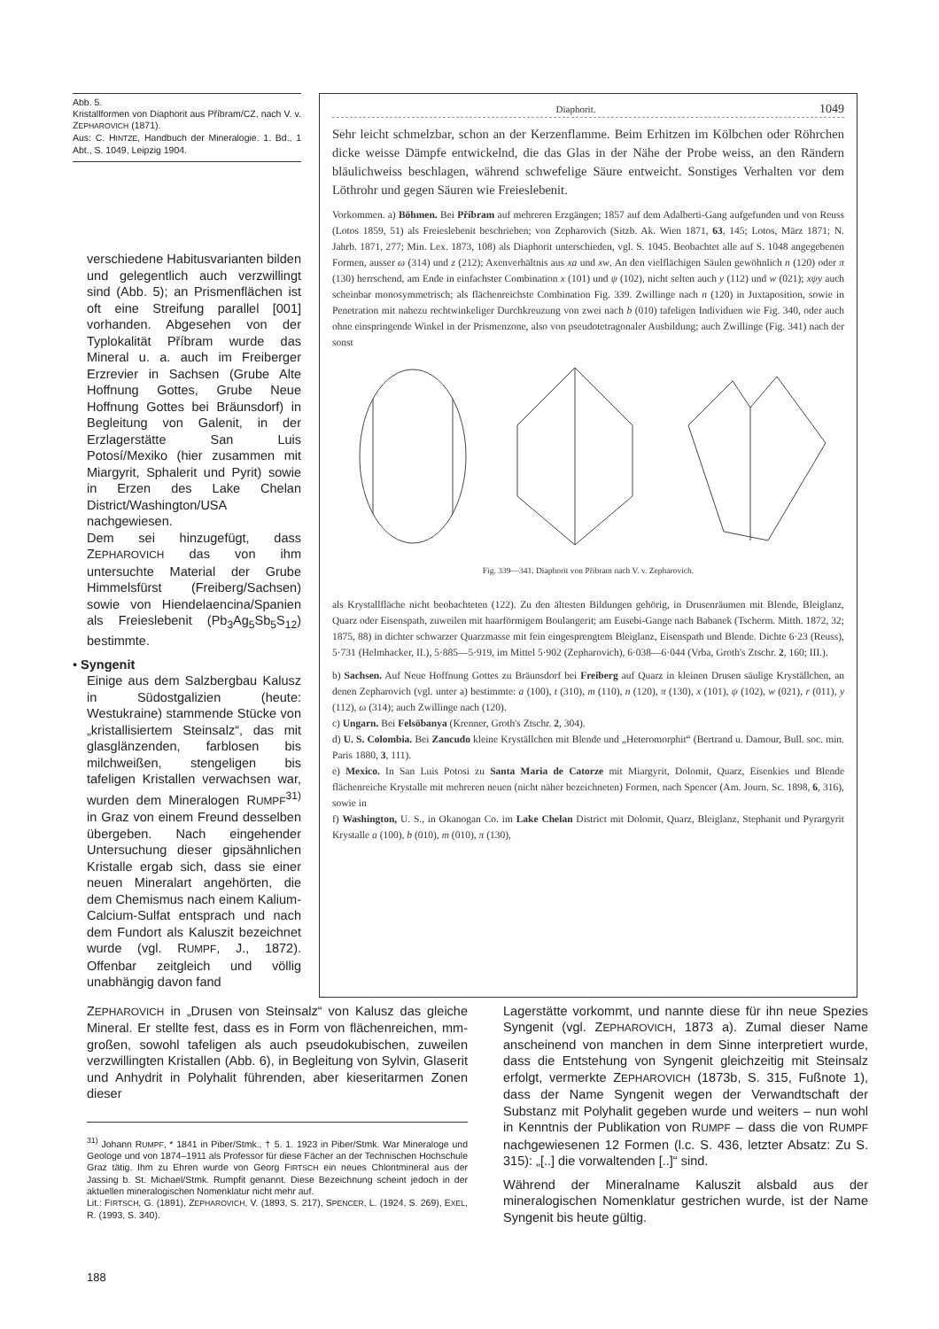Abb. 5.
Kristallformen von Diaphorit aus Příbram/CZ, nach V. v. ZEPHAROVICH (1871).
Aus: C. HINTZE, Handbuch der Mineralogie. 1. Bd., 1 Abt., S. 1049, Leipzig 1904.
verschiedene Habitusvarianten bilden und gelegentlich auch verzwillingt sind (Abb. 5); an Prismenflächen ist oft eine Streifung parallel [001] vorhanden. Abgesehen von der Typlokalität Příbram wurde das Mineral u. a. auch im Freiberger Erzrevier in Sachsen (Grube Alte Hoffnung Gottes, Grube Neue Hoffnung Gottes bei Bräunsdorf) in Begleitung von Galenit, in der Erzlagerstätte San Luis Potosí/Mexiko (hier zusammen mit Miargyrit, Sphalerit und Pyrit) sowie in Erzen des Lake Chelan District/Washington/USA nachgewiesen.
Dem sei hinzugefügt, dass ZEPHAROVICH das von ihm untersuchte Material der Grube Himmelsfürst (Freiberg/Sachsen) sowie von Hiendelaencina/Spanien als Freieslebenit (Pb<sub>3</sub>Ag<sub>5</sub>Sb<sub>5</sub>S<sub>12</sub>) bestimmte.
• Syngenit
Einige aus dem Salzbergbau Kalusz in Südostgalizien (heute: Westukraine) stammende Stücke von „kristallisiertem Steinsalz“, das mit glasglänzenden, farblosen bis milchweißen, stengeligen bis tafeligen Kristallen verwachsen war, wurden dem Mineralogen RUMPF<sup>31)</sup> in Graz von einem Freund desselben übergeben. Nach eingehender Untersuchung dieser gipsähnlichen Kristalle ergab sich, dass sie einer neuen Mineralart angehörten, die dem Chemismus nach einem Kalium-Calcium-Sulfat entsprach und nach dem Fundort als Kaluszit bezeichnet wurde (vgl. RUMPF, J., 1872). Offenbar zeitgleich und völlig unabhängig davon fand
Diaphorit. 1049
Sehr leicht schmelzbar, schon an der Kerzenflamme. Beim Erhitzen im Kölbchen oder Röhrchen dicke weisse Dämpfe entwickelnd, die das Glas in der Nähe der Probe weiss, an den Rändern bläulichweiss beschlagen, während schwefelige Säure entweicht. Sonstiges Verhalten vor dem Löthrohr und gegen Säuren wie Freieslebenit.
Vorkommen. a) Böhmen. Bei Příbram auf mehreren Erzgängen; 1857 auf dem Adalberti-Gang aufgefunden und von Reuss (Lotos 1859, 51) als Freieslebenit beschrieben; von Zepharovich (Sitzb. Ak. Wien 1871, 63, 145; Lotos, März 1871; N. Jahrb. 1871, 277; Min. Lex. 1873, 108) als Diaphorit unterschieden, vgl. S. 1045. Beobachtet alle auf S. 1048 angegebenen Formen, ausser ω (314) und z (212); Axenverhältnis aus xa und xw. An den vielflächigen Säulen gewöhnlich n (120) oder π (130) herrschend, am Ende in einfachster Combination x (101) und ψ (102), nicht selten auch y (112) und w (021); xψy auch scheinbar monosymmetrisch; als flächenreichste Combination Fig. 339. Zwillinge nach n (120) in Juxtaposition, sowie in Penetration mit nahezu rechtwinkeliger Durchkreuzung von zwei nach b (010) tafeligen Individuen wie Fig. 340, oder auch ohne einspringende Winkel in der Prismenzone, also von pseudotetragonaler Ausbildung; auch Zwillinge (Fig. 341) nach der sonst
Fig. 339—341. Diaphorit von Příbram nach V. v. Zepharovich.
als Krystallfläche nicht beobachteten (122). Zu den ältesten Bildungen gehörig, in Drusenräumen mit Blende, Bleiglanz, Quarz oder Eisenspath, zuweilen mit haarförmigem Boulangerit; am Eusebi-Gange nach Babanek (Tscherm. Mitth. 1872, 32; 1875, 88) in dichter schwarzer Quarzmasse mit fein eingesprengtem Bleiglanz, Eisenspath und Blende. Dichte 6·23 (Reuss), 5·731 (Helmhacker, II.), 5·885—5·919, im Mittel 5·902 (Zepharovich), 6·038—6·044 (Vrba, Groth's Ztschr. 2, 160; III.).
b) Sachsen. Auf Neue Hoffnung Gottes zu Bräunsdorf bei Freiberg auf Quarz in kleinen Drusen säulige Kryställchen, an denen Zepharovich (vgl. unter a) bestimmte: a (100), t (310), m (110), n (120), π (130), x (101), ψ (102), w (021), r (011), y (112), ω (314); auch Zwillinge nach (120).
c) Ungarn. Bei Felsöbanya (Krenner, Groth's Ztschr. 2, 304).
d) U. S. Colombia. Bei Zancudo kleine Kryställchen mit Blende und „Heteromorphit“ (Bertrand u. Damour, Bull. soc. min. Paris 1880, 3, 111).
e) Mexico. In San Luis Potosi zu Santa Maria de Catorze mit Miargyrit, Dolomit, Quarz, Eisenkies und Blende flächenreiche Krystalle mit mehreren neuen (nicht näher bezeichneten) Formen, nach Spencer (Am. Journ. Sc. 1898, 6, 316), sowie in
f) Washington, U. S., in Okanogan Co. im Lake Chelan District mit Dolomit, Quarz, Bleiglanz, Stephanit und Pyrargyrit Krystalle a (100), b (010), m (010), π (130),
ZEPHAROVICH in „Drusen von Steinsalz“ von Kalusz das gleiche Mineral. Er stellte fest, dass es in Form von flächenreichen, mm-großen, sowohl tafeligen als auch pseudokubischen, zuweilen verzwillingten Kristallen (Abb. 6), in Begleitung von Sylvin, Glaserit und Anhydrit in Polyhalit führenden, aber kieseritarmen Zonen dieser
<sup>31)</sup> Johann RUMPF, * 1841 in Piber/Stmk., † 5. 1. 1923 in Piber/Stmk. War Mineraloge und Geologe und von 1874–1911 als Professor für diese Fächer an der Technischen Hochschule Graz tätig. Ihm zu Ehren wurde von Georg FIRTSCH ein neues Chloritmineral aus der Jassing b. St. Michael/Stmk. Rumpfit genannt. Diese Bezeichnung scheint jedoch in der aktuellen mineralogischen Nomenklatur nicht mehr auf.
Lit.: FIRTSCH, G. (1891), ZEPHAROVICH, V. (1893, S. 217), SPENCER, L. (1924, S. 269), EXEL, R. (1993, S. 340).
188
Lagerstätte vorkommt, und nannte diese für ihn neue Spezies Syngenit (vgl. ZEPHAROVICH, 1873 a). Zumal dieser Name anscheinend von manchen in dem Sinne interpretiert wurde, dass die Entstehung von Syngenit gleichzeitig mit Steinsalz erfolgt, vermerkte ZEPHAROVICH (1873b, S. 315, Fußnote 1), dass der Name Syngenit wegen der Verwandtschaft der Substanz mit Polyhalit gegeben wurde und weiters – nun wohl in Kenntnis der Publikation von RUMPF – dass die von RUMPF nachgewiesenen 12 Formen (l.c. S. 436, letzter Absatz: Zu S. 315): „[..] die vorwaltenden [..]“ sind.
Während der Mineralname Kaluszit alsbald aus der mineralogischen Nomenklatur gestrichen wurde, ist der Name Syngenit bis heute gültig.